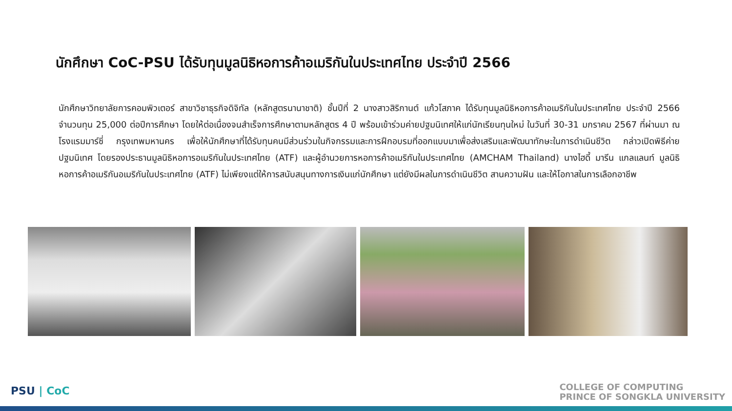นักศึกษา CoC-PSU ได้รับทุนมูลนิธิหอการค้าอเมริกันในประเทศไทย ประจำปี 2566
นักศึกษาวิทยาลัยการคอมพิวเตอร์ สาขาวิชาธุรกิจดิจิทัล (หลักสูตรนานาชาติ) ชั้นปีที่ 2 นางสาวสิริกานต์ แก้วโสภาค ได้รับทุนมูลนิธิหอการค้าอเมริกันในประเทศไทย ประจำปี 2566 จำนวนทุน 25,000 ต่อปีการศึกษา โดยให้ต่อเนื่องจนสำเร็จการศึกษาตามหลักสูตร 4 ปี พร้อมเข้าร่วมค่ายปฐมนิเทศให้แก่นักเรียนทุนใหม่ ในวันที่ 30-31 มกราคม 2567 ที่ผ่านมา ณ โรงแรมมาร์ซี่ กรุงเทพมหานคร เพื่อให้นักศึกษาที่ได้รับทุนคนมีส่วนร่วมในกิจกรรมและการฝึกอบรมที่ออกแบบมาเพื่อส่งเสริมและพัฒนาทักษะในการดำเนินชีวิต กล่าวเปิดพิธีค่ายปฐมนิเทศ โดยรองประธานมูลนิธิหอการอเมริกันในประเทศไทย (ATF) และผู้อำนวยการหอการค้าอเมริกันในประเทศไทย (AMCHAM Thailand) นางไฮดี้ มารีน แกลแลนท์ มูลนิธิหอการค้าอเมริกันอเมริกันในประเทศไทย (ATF) ไม่เพียงแต่ให้การสนับสนุนทางการเงินแก่นักศึกษา แต่ยังมีผลในการดำเนินชีวิต สานความฝัน และให้โอกาสในการเลือกอาชีพ
PSU | CoC
COLLEGE OF COMPUTING
PRINCE OF SONGKLA UNIVERSITY